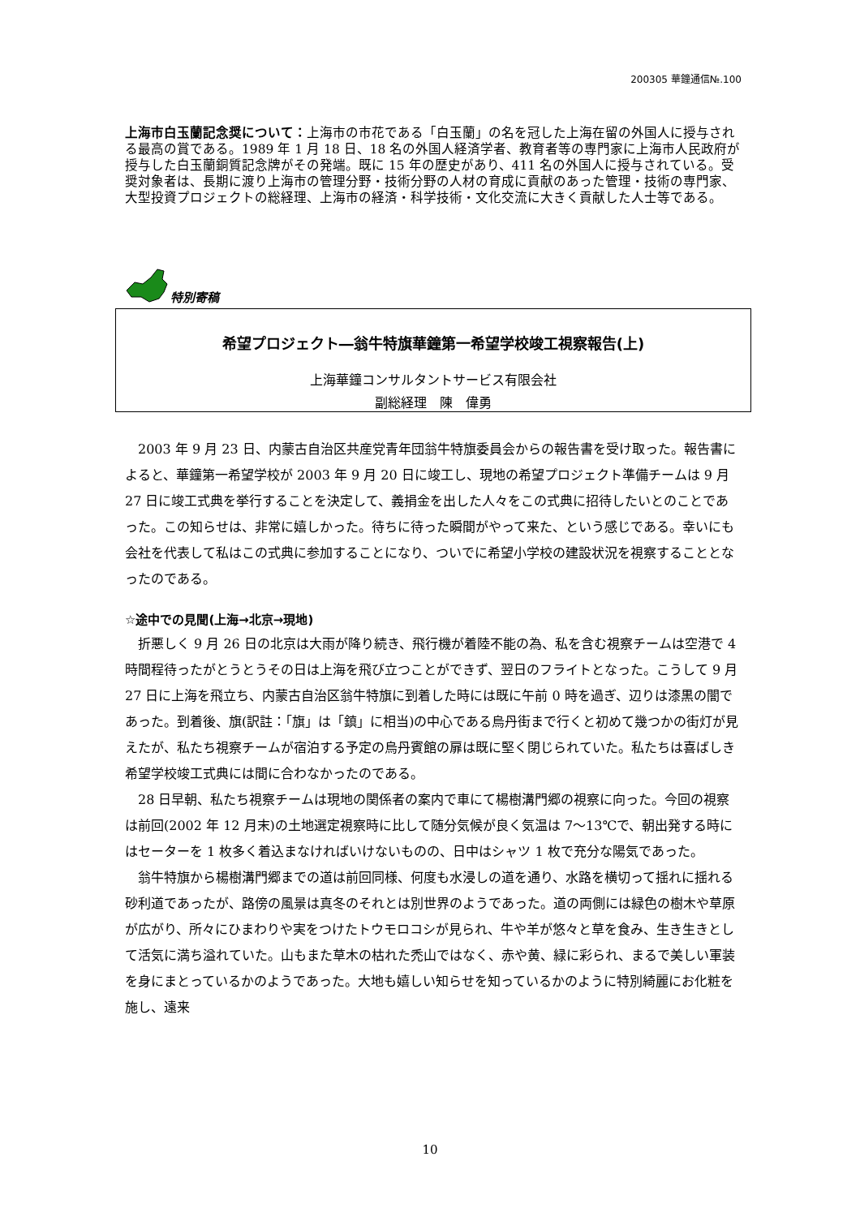200305 華鐘通信№.100
上海市白玉蘭記念奨について：上海市の市花である「白玉蘭」の名を冠した上海在留の外国人に授与される最高の賞である。1989 年 1 月 18 日、18 名の外国人経済学者、教育者等の専門家に上海市人民政府が授与した白玉蘭銅質記念牌がその発端。既に 15 年の歴史があり、411 名の外国人に授与されている。受奨対象者は、長期に渡り上海市の管理分野・技術分野の人材の育成に貢献のあった管理・技術の専門家、大型投資プロジェクトの総経理、上海市の経済・科学技術・文化交流に大きく貢献した人士等である。
特別寄稿
希望プロジェクト―翁牛特旗華鐘第一希望学校竣工視察報告(上)
上海華鐘コンサルタントサービス有限会社
副総経理　陳　偉勇
2003 年 9 月 23 日、内蒙古自治区共産党青年団翁牛特旗委員会からの報告書を受け取った。報告書によると、華鐘第一希望学校が 2003 年 9 月 20 日に竣工し、現地の希望プロジェクト準備チームは 9 月 27 日に竣工式典を挙行することを決定して、義捐金を出した人々をこの式典に招待したいとのことであった。この知らせは、非常に嬉しかった。待ちに待った瞬間がやって来た、という感じである。幸いにも会社を代表して私はこの式典に参加することになり、ついでに希望小学校の建設状況を視察することとなったのである。
☆途中での見聞(上海→北京→現地)
折悪しく 9 月 26 日の北京は大雨が降り続き、飛行機が着陸不能の為、私を含む視察チームは空港で 4 時間程待ったがとうとうその日は上海を飛び立つことができず、翌日のフライトとなった。こうして 9 月 27 日に上海を飛立ち、内蒙古自治区翁牛特旗に到着した時には既に午前 0 時を過ぎ、辺りは漆黒の闇であった。到着後、旗(訳註：「旗」は「鎮」に相当)の中心である烏丹街まで行くと初めて幾つかの街灯が見えたが、私たち視察チームが宿泊する予定の烏丹賓館の扉は既に堅く閉じられていた。私たちは喜ばしき希望学校竣工式典には間に合わなかったのである。
28 日早朝、私たち視察チームは現地の関係者の案内で車にて楊樹溝門郷の視察に向った。今回の視察は前回(2002 年 12 月末)の土地選定視察時に比して随分気候が良く気温は 7～13℃で、朝出発する時にはセーターを 1 枚多く着込まなければいけないものの、日中はシャツ 1 枚で充分な陽気であった。
翁牛特旗から楊樹溝門郷までの道は前回同様、何度も水浸しの道を通り、水路を横切って揺れに揺れる砂利道であったが、路傍の風景は真冬のそれとは別世界のようであった。道の両側には緑色の樹木や草原が広がり、所々にひまわりや実をつけたトウモロコシが見られ、牛や羊が悠々と草を食み、生き生きとして活気に満ち溢れていた。山もまた草木の枯れた禿山ではなく、赤や黄、緑に彩られ、まるで美しい軍装を身にまとっているかのようであった。大地も嬉しい知らせを知っているかのように特別綺麗にお化粧を施し、遠来
10